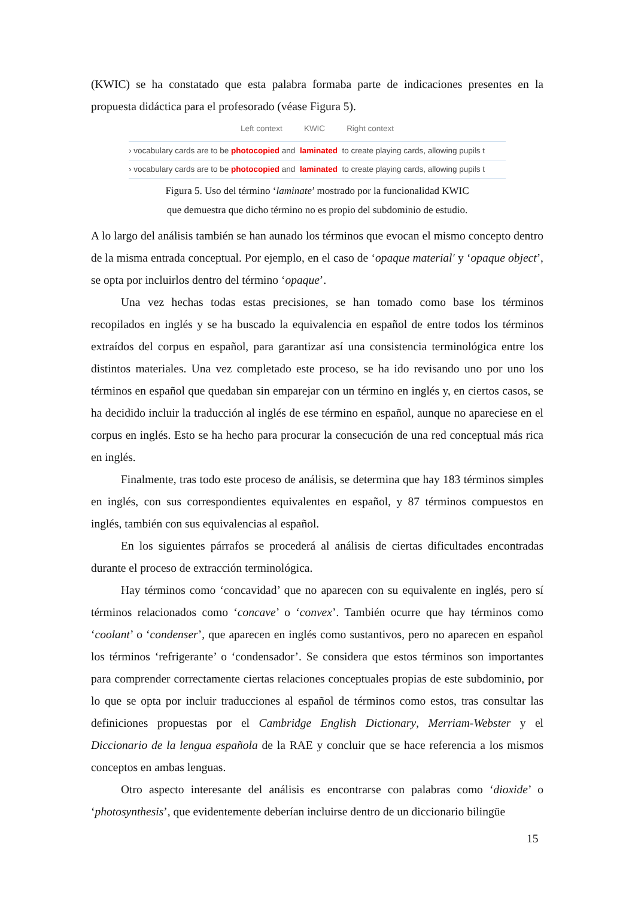(KWIC) se ha constatado que esta palabra formaba parte de indicaciones presentes en la propuesta didáctica para el profesorado (véase Figura 5).
Left context KWIC Right context
› vocabulary cards are to be photocopied and laminated to create playing cards, allowing pupils t
› vocabulary cards are to be photocopied and laminated to create playing cards, allowing pupils t
Figura 5. Uso del término ‘laminate’ mostrado por la funcionalidad KWIC
que demuestra que dicho término no es propio del subdominio de estudio.
A lo largo del análisis también se han aunado los términos que evocan el mismo concepto dentro de la misma entrada conceptual. Por ejemplo, en el caso de ‘opaque material′ y ‘opaque object’, se opta por incluirlos dentro del término ‘opaque’.
Una vez hechas todas estas precisiones, se han tomado como base los términos recopilados en inglés y se ha buscado la equivalencia en español de entre todos los términos extraídos del corpus en español, para garantizar así una consistencia terminológica entre los distintos materiales. Una vez completado este proceso, se ha ido revisando uno por uno los términos en español que quedaban sin emparejar con un término en inglés y, en ciertos casos, se ha decidido incluir la traducción al inglés de ese término en español, aunque no apareciese en el corpus en inglés. Esto se ha hecho para procurar la consecución de una red conceptual más rica en inglés.
Finalmente, tras todo este proceso de análisis, se determina que hay 183 términos simples en inglés, con sus correspondientes equivalentes en español, y 87 términos compuestos en inglés, también con sus equivalencias al español.
En los siguientes párrafos se procederá al análisis de ciertas dificultades encontradas durante el proceso de extracción terminológica.
Hay términos como ‘concavidad’ que no aparecen con su equivalente en inglés, pero sí términos relacionados como ‘concave’ o ‘convex’. También ocurre que hay términos como ‘coolant’ o ‘condenser’, que aparecen en inglés como sustantivos, pero no aparecen en español los términos ‘refrigerante’ o ‘condensador’. Se considera que estos términos son importantes para comprender correctamente ciertas relaciones conceptuales propias de este subdominio, por lo que se opta por incluir traducciones al español de términos como estos, tras consultar las definiciones propuestas por el Cambridge English Dictionary, Merriam-Webster y el Diccionario de la lengua española de la RAE y concluir que se hace referencia a los mismos conceptos en ambas lenguas.
Otro aspecto interesante del análisis es encontrarse con palabras como ‘dioxide’ o ‘photosynthesis’, que evidentemente deberían incluirse dentro de un diccionario bilingüe
15